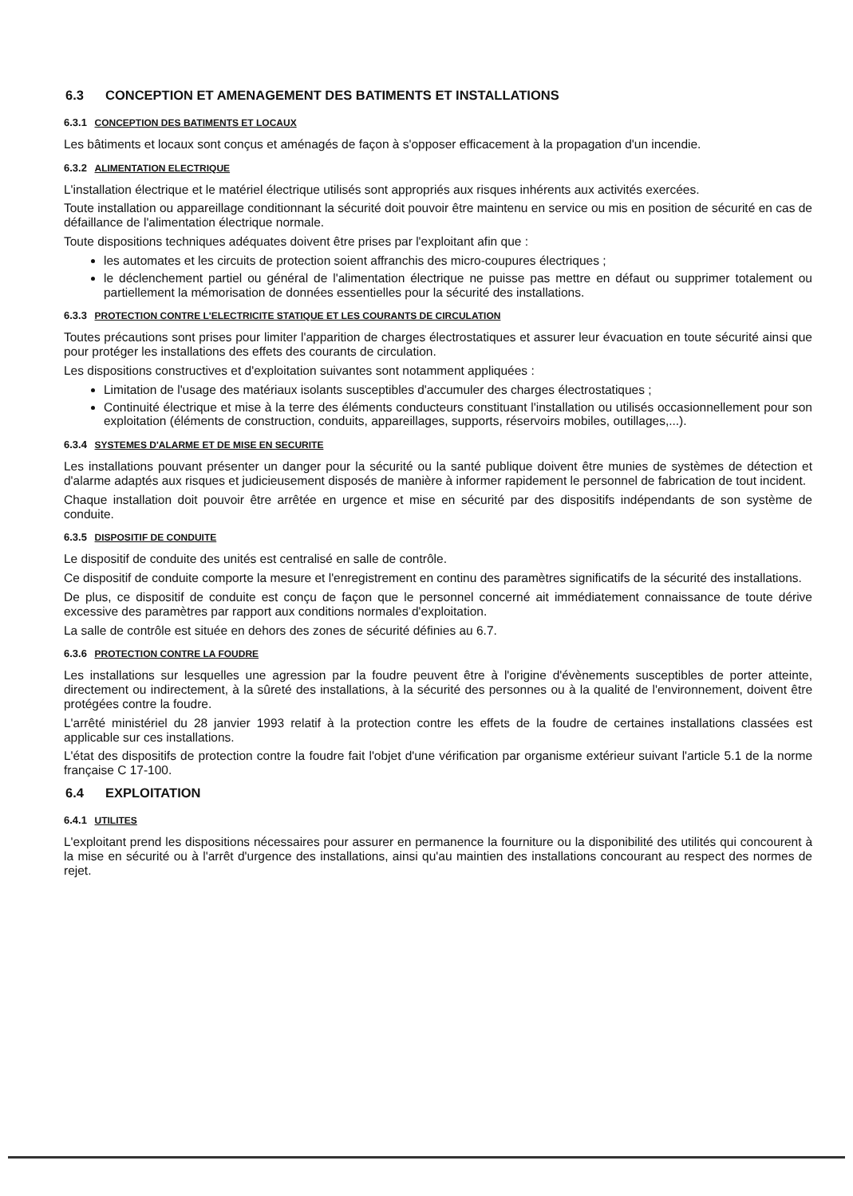6.3 CONCEPTION ET AMENAGEMENT DES BATIMENTS ET INSTALLATIONS
6.3.1 CONCEPTION DES BATIMENTS ET LOCAUX
Les bâtiments et locaux sont conçus et aménagés de façon à s'opposer efficacement à la propagation d'un incendie.
6.3.2 ALIMENTATION ELECTRIQUE
L'installation électrique et le matériel électrique utilisés sont appropriés aux risques inhérents aux activités exercées.
Toute installation ou appareillage conditionnant la sécurité doit pouvoir être maintenu en service ou mis en position de sécurité en cas de défaillance de l'alimentation électrique normale.
Toute dispositions techniques adéquates doivent être prises par l'exploitant afin que :
les automates et les circuits de protection soient affranchis des micro-coupures électriques ;
le déclenchement partiel ou général de l'alimentation électrique ne puisse pas mettre en défaut ou supprimer totalement ou partiellement la mémorisation de données essentielles pour la sécurité des installations.
6.3.3 PROTECTION CONTRE L'ELECTRICITE STATIQUE ET LES COURANTS DE CIRCULATION
Toutes précautions sont prises pour limiter l'apparition de charges électrostatiques et assurer leur évacuation en toute sécurité ainsi que pour protéger les installations des effets des courants de circulation.
Les dispositions constructives et d'exploitation suivantes sont notamment appliquées :
Limitation de l'usage des matériaux isolants susceptibles d'accumuler des charges électrostatiques ;
Continuité électrique et mise à la terre des éléments conducteurs constituant l'installation ou utilisés occasionnellement pour son exploitation (éléments de construction, conduits, appareillages, supports, réservoirs mobiles, outillages,...).
6.3.4 SYSTEMES D'ALARME ET DE MISE EN SECURITE
Les installations pouvant présenter un danger pour la sécurité ou la santé publique doivent être munies de systèmes de détection et d'alarme adaptés aux risques et judicieusement disposés de manière à informer rapidement le personnel de fabrication de tout incident.
Chaque installation doit pouvoir être arrêtée en urgence et mise en sécurité par des dispositifs indépendants de son système de conduite.
6.3.5 DISPOSITIF DE CONDUITE
Le dispositif de conduite des unités est centralisé en salle de contrôle.
Ce dispositif de conduite comporte la mesure et l'enregistrement en continu des paramètres significatifs de la sécurité des installations.
De plus, ce dispositif de conduite est conçu de façon que le personnel concerné ait immédiatement connaissance de toute dérive excessive des paramètres par rapport aux conditions normales d'exploitation.
La salle de contrôle est située en dehors des zones de sécurité définies au 6.7.
6.3.6 PROTECTION CONTRE LA FOUDRE
Les installations sur lesquelles une agression par la foudre peuvent être à l'origine d'évènements susceptibles de porter atteinte, directement ou indirectement, à la sûreté des installations, à la sécurité des personnes ou à la qualité de l'environnement, doivent être protégées contre la foudre.
L'arrêté ministériel du 28 janvier 1993 relatif à la protection contre les effets de la foudre de certaines installations classées est applicable sur ces installations.
L'état des dispositifs de protection contre la foudre fait l'objet d'une vérification par organisme extérieur suivant l'article 5.1 de la norme française C 17-100.
6.4 EXPLOITATION
6.4.1 UTILITES
L'exploitant prend les dispositions nécessaires pour assurer en permanence la fourniture ou la disponibilité des utilités qui concourent à la mise en sécurité ou à l'arrêt d'urgence des installations, ainsi qu'au maintien des installations concourant au respect des normes de rejet.